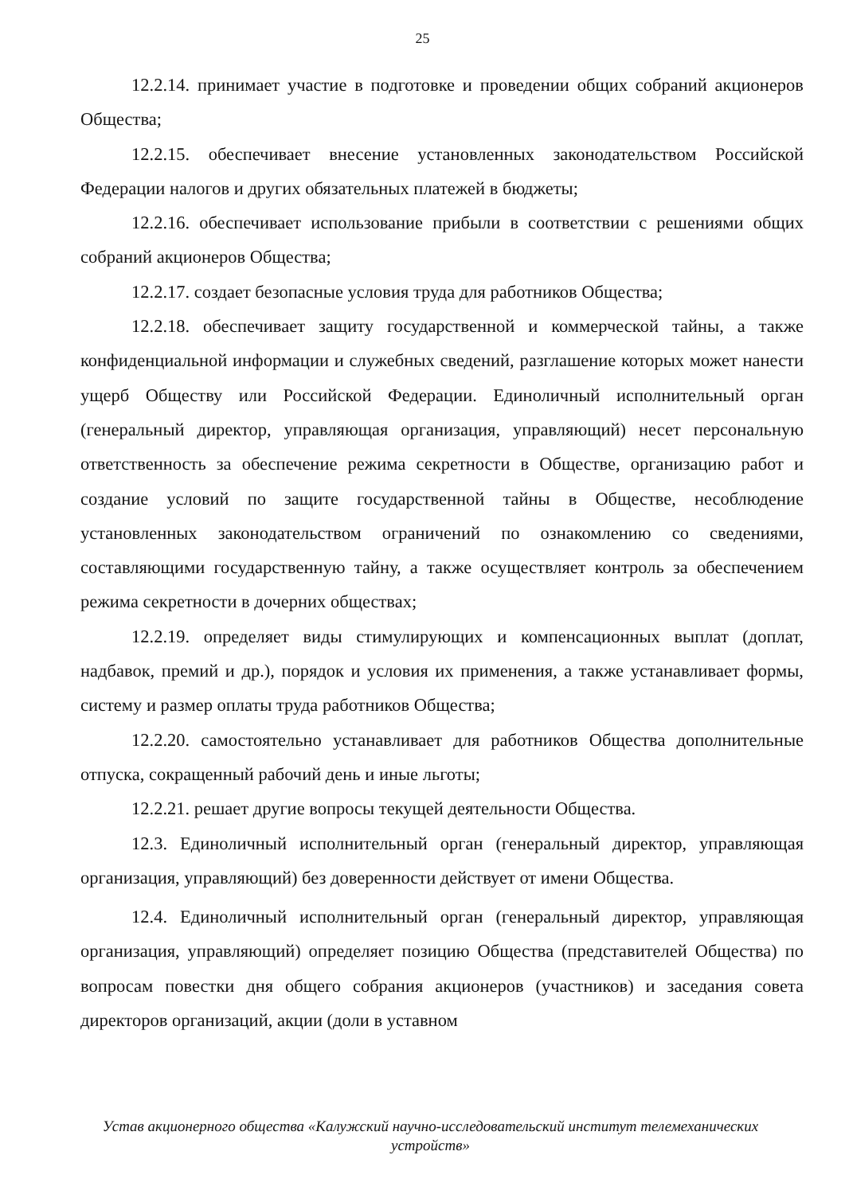25
12.2.14. принимает участие в подготовке и проведении общих собраний акционеров Общества;
12.2.15. обеспечивает внесение установленных законодательством Российской Федерации налогов и других обязательных платежей в бюджеты;
12.2.16. обеспечивает использование прибыли в соответствии с решениями общих собраний акционеров Общества;
12.2.17. создает безопасные условия труда для работников Общества;
12.2.18. обеспечивает защиту государственной и коммерческой тайны, а также конфиденциальной информации и служебных сведений, разглашение которых может нанести ущерб Обществу или Российской Федерации. Единоличный исполнительный орган (генеральный директор, управляющая организация, управляющий) несет персональную ответственность за обеспечение режима секретности в Обществе, организацию работ и создание условий по защите государственной тайны в Обществе, несоблюдение установленных законодательством ограничений по ознакомлению со сведениями, составляющими государственную тайну, а также осуществляет контроль за обеспечением режима секретности в дочерних обществах;
12.2.19. определяет виды стимулирующих и компенсационных выплат (доплат, надбавок, премий и др.), порядок и условия их применения, а также устанавливает формы, систему и размер оплаты труда работников Общества;
12.2.20. самостоятельно устанавливает для работников Общества дополнительные отпуска, сокращенный рабочий день и иные льготы;
12.2.21. решает другие вопросы текущей деятельности Общества.
12.3. Единоличный исполнительный орган (генеральный директор, управляющая организация, управляющий) без доверенности действует от имени Общества.
12.4. Единоличный исполнительный орган (генеральный директор, управляющая организация, управляющий) определяет позицию Общества (представителей Общества) по вопросам повестки дня общего собрания акционеров (участников) и заседания совета директоров организаций, акции (доли в уставном
Устав акционерного общества «Калужский научно-исследовательский институт телемеханических устройств»